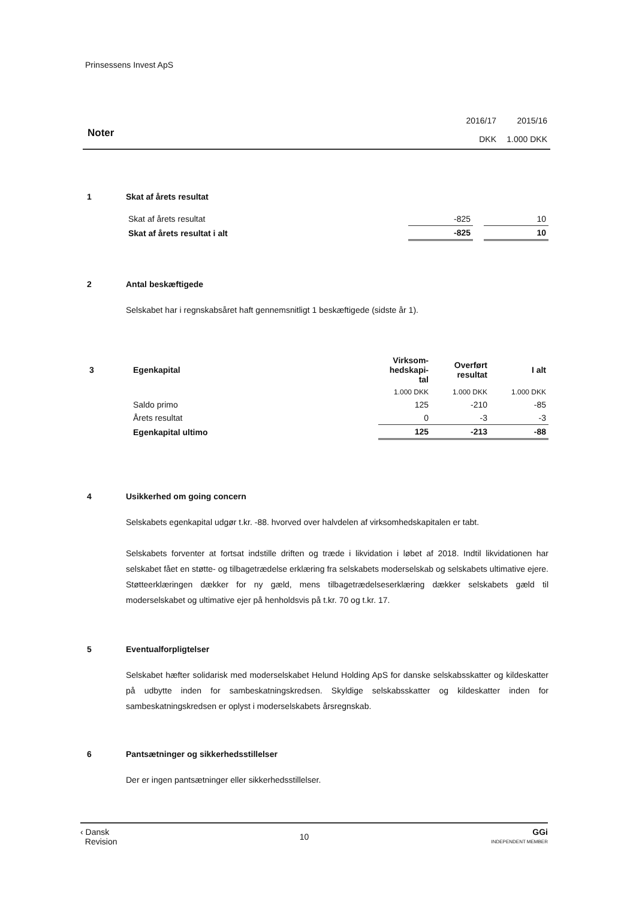Prinsessens Invest ApS
Noter
2016/17
DKK
2015/16
1.000 DKK
1 Skat af årets resultat
| Skat af årets resultat | -825 | | 10 |
| Skat af årets resultat i alt | -825 | | 10 |
2 Antal beskæftigede
Selskabet har i regnskabsåret haft gennemsnitligt 1 beskæftigede (sidste år 1).
| 3 | Egenkapital | Virksom- hedskapi- tal | Overført resultat | I alt |
| | | 1.000 DKK | 1.000 DKK | 1.000 DKK |
| | Saldo primo | 125 | -210 | -85 |
| | Årets resultat | 0 | -3 | -3 |
| | Egenkapital ultimo | 125 | -213 | -88 |
4 Usikkerhed om going concern
Selskabets egenkapital udgør t.kr. -88. hvorved over halvdelen af virksomhedskapitalen er tabt.
Selskabets forventer at fortsat indstille driften og træde i likvidation i løbet af 2018. Indtil likvidationen har selskabet fået en støtte- og tilbagetrædelse erklæring fra selskabets moderselskab og selskabets ultimative ejere. Støtteerklæringen dækker for ny gæld, mens tilbagetrædelseserklæring dækker selskabets gæld til moderselskabet og ultimative ejer på henholdsvis på t.kr. 70 og t.kr. 17.
5 Eventualforpligtelser
Selskabet hæfter solidarisk med moderselskabet Helund Holding ApS for danske selskabsskatter og kildeskatter på udbytte inden for sambeskatningskredsen. Skyldige selskabsskatter og kildeskatter inden for sambeskatningskredsen er oplyst i moderselskabets årsregnskab.
6 Pantsætninger og sikkerhedsstillelser
Der er ingen pantsætninger eller sikkerhedsstillelser.
‹ Dansk
Revision
10
GGi
INDEPENDENT MEMBER